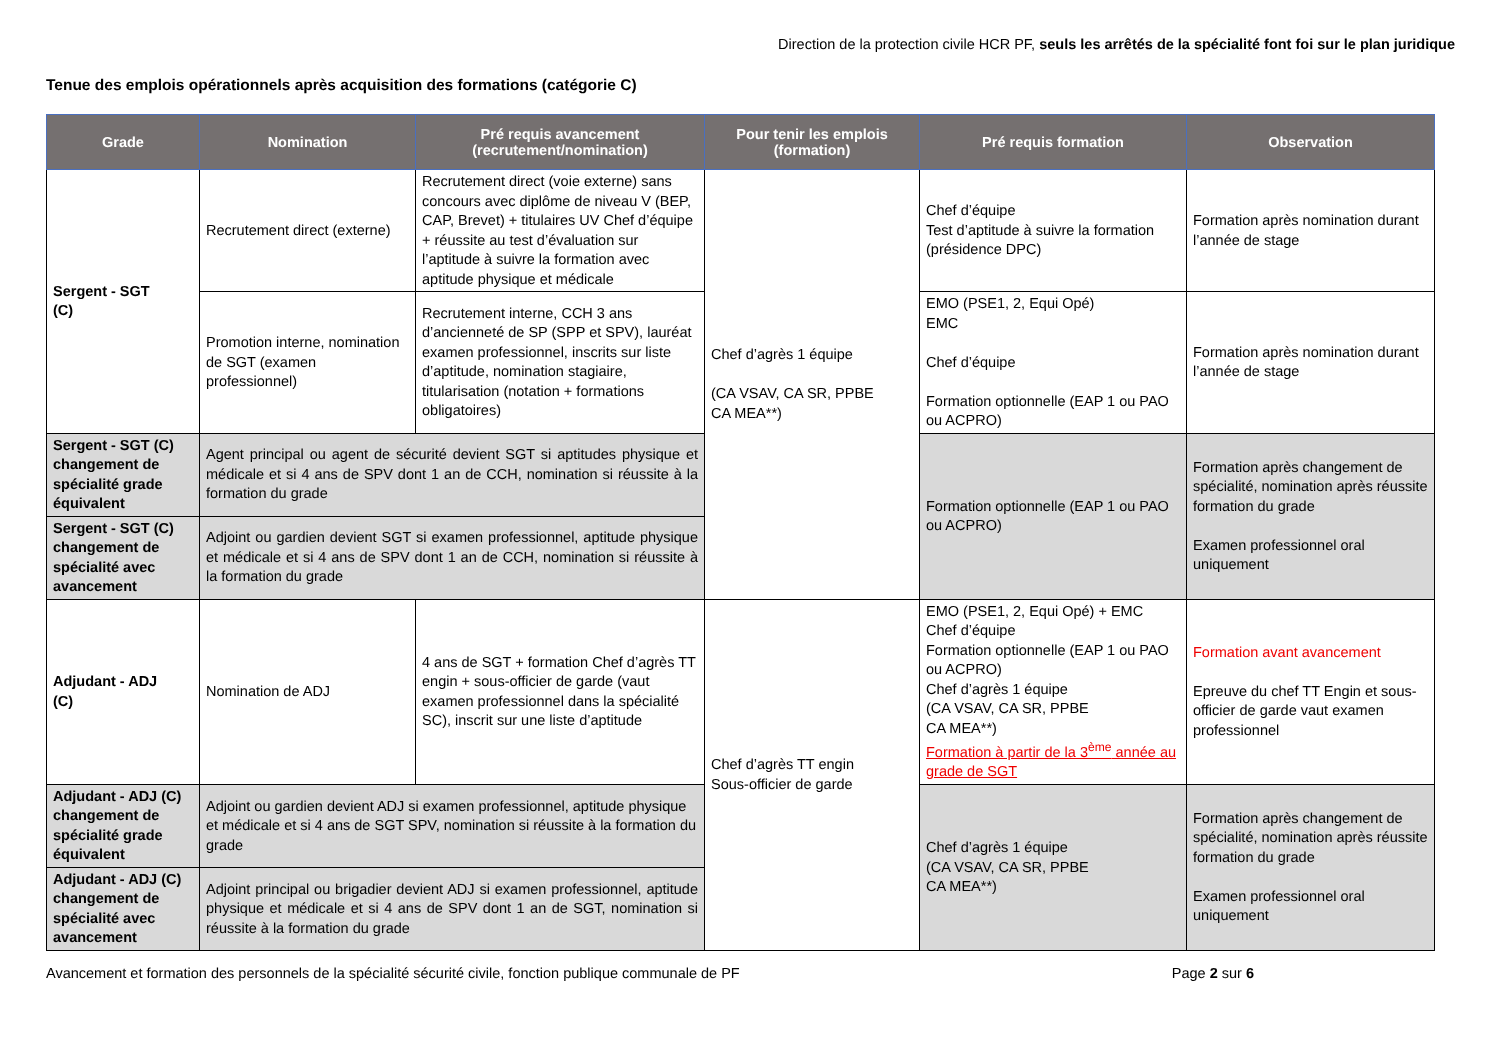Direction de la protection civile HCR PF, seuls les arrêtés de la spécialité font foi sur le plan juridique
Tenue des emplois opérationnels après acquisition des formations (catégorie C)
| Grade | Nomination | Pré requis avancement (recrutement/nomination) | Pour tenir les emplois (formation) | Pré requis formation | Observation |
| --- | --- | --- | --- | --- | --- |
| Sergent - SGT (C) | Recrutement direct (externe) | Recrutement direct (voie externe) sans concours avec diplôme de niveau V (BEP, CAP, Brevet) + titulaires UV Chef d’équipe + réussite au test d’évaluation sur l’aptitude à suivre la formation avec aptitude physique et médicale | Chef d’agrès 1 équipe (CA VSAV, CA SR, PPBE CA MEA**) | Chef d’équipe Test d’aptitude à suivre la formation (présidence DPC) | Formation après nomination durant l’année de stage |
| | Promotion interne, nomination de SGT (examen professionnel) | Recrutement interne, CCH 3 ans d’ancienneté de SP (SPP et SPV), lauréat examen professionnel, inscrits sur liste d’aptitude, nomination stagiaire, titularisation (notation + formations obligatoires) | | EMO (PSE1, 2, Equi Opé) EMC Chef d’équipe Formation optionnelle (EAP 1 ou PAO ou ACPRO) | Formation après nomination durant l’année de stage |
| Sergent - SGT (C) changement de spécialité grade équivalent | Agent principal ou agent de sécurité devient SGT si aptitudes physique et médicale et si 4 ans de SPV dont 1 an de CCH, nomination si réussite à la formation du grade | | | Formation optionnelle (EAP 1 ou PAO ou ACPRO) | Formation après changement de spécialité, nomination après réussite formation du grade Examen professionnel oral uniquement |
| Sergent - SGT (C) changement de spécialité avec avancement | Adjoint ou gardien devient SGT si examen professionnel, aptitude physique et médicale et si 4 ans de SPV dont 1 an de CCH, nomination si réussite à la formation du grade | | | | |
| Adjudant - ADJ (C) | Nomination de ADJ | 4 ans de SGT + formation Chef d’agrès TT engin + sous-officier de garde (vaut examen professionnel dans la spécialité SC), inscrit sur une liste d’aptitude | Chef d’agrès TT engin Sous-officier de garde | EMO (PSE1, 2, Equi Opé) + EMC Chef d’équipe Formation optionnelle (EAP 1 ou PAO ou ACPRO) Chef d’agrès 1 équipe (CA VSAV, CA SR, PPBE CA MEA**) Formation à partir de la 3<sup>ème</sup> année au grade de SGT | Formation avant avancement Epreuve du chef TT Engin et sous-officier de garde vaut examen professionnel |
| Adjudant - ADJ (C) changement de spécialité grade équivalent | Adjoint ou gardien devient ADJ si examen professionnel, aptitude physique et médicale et si 4 ans de SGT SPV, nomination si réussite à la formation du grade | | | Chef d’agrès 1 équipe (CA VSAV, CA SR, PPBE CA MEA**) | Formation après changement de spécialité, nomination après réussite formation du grade Examen professionnel oral uniquement |
| Adjudant - ADJ (C) changement de spécialité avec avancement | Adjoint principal ou brigadier devient ADJ si examen professionnel, aptitude physique et médicale et si 4 ans de SPV dont 1 an de SGT, nomination si réussite à la formation du grade | | | | |
Avancement et formation des personnels de la spécialité sécurité civile, fonction publique communale de PF Page 2 sur 6